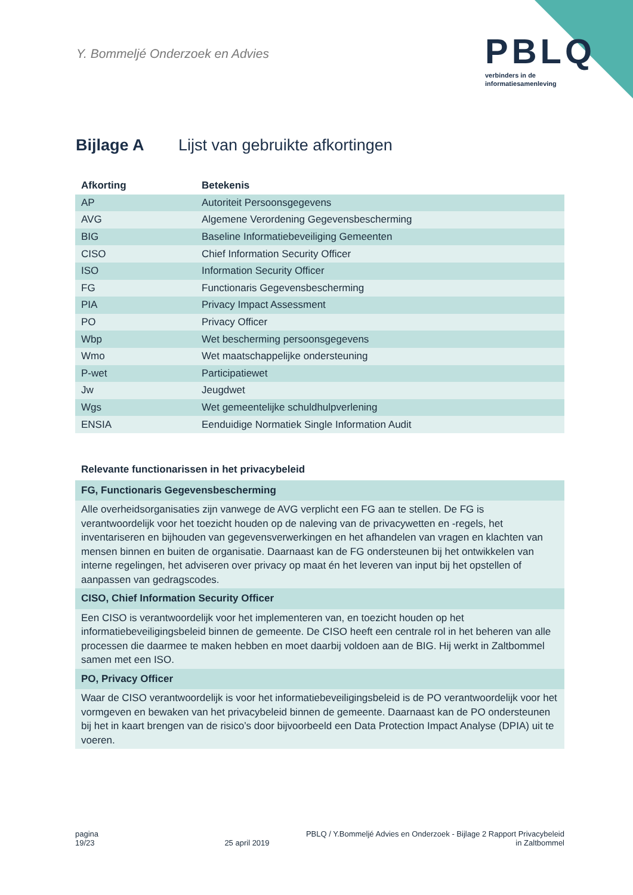Y. Bommeljé Onderzoek en Advies
PBLQ
verbinders in de
informatiesamenleving
Bijlage A Lijst van gebruikte afkortingen
| Afkorting | Betekenis |
| --- | --- |
| AP | Autoriteit Persoonsgegevens |
| AVG | Algemene Verordening Gegevensbescherming |
| BIG | Baseline Informatiebeveiliging Gemeenten |
| CISO | Chief Information Security Officer |
| ISO | Information Security Officer |
| FG | Functionaris Gegevensbescherming |
| PIA | Privacy Impact Assessment |
| PO | Privacy Officer |
| Wbp | Wet bescherming persoonsgegevens |
| Wmo | Wet maatschappelijke ondersteuning |
| P-wet | Participatiewet |
| Jw | Jeugdwet |
| Wgs | Wet gemeentelijke schuldhulpverlening |
| ENSIA | Eenduidige Normatiek Single Information Audit |
| Relevante functionarissen in het privacybeleid |
| --- |
| FG, Functionaris Gegevensbescherming |
| Alle overheidsorganisaties zijn vanwege de AVG verplicht een FG aan te stellen. De FG is verantwoordelijk voor het toezicht houden op de naleving van de privacywetten en -regels, het inventariseren en bijhouden van gegevensverwerkingen en het afhandelen van vragen en klachten van mensen binnen en buiten de organisatie. Daarnaast kan de FG ondersteunen bij het ontwikkelen van interne regelingen, het adviseren over privacy op maat én het leveren van input bij het opstellen of aanpassen van gedragscodes. |
| CISO, Chief Information Security Officer |
| Een CISO is verantwoordelijk voor het implementeren van, en toezicht houden op het informatiebeveiligingsbeleid binnen de gemeente. De CISO heeft een centrale rol in het beheren van alle processen die daarmee te maken hebben en moet daarbij voldoen aan de BIG. Hij werkt in Zaltbommel samen met een ISO. |
| PO, Privacy Officer |
| Waar de CISO verantwoordelijk is voor het informatiebeveiligingsbeleid is de PO verantwoordelijk voor het vormgeven en bewaken van het privacybeleid binnen de gemeente. Daarnaast kan de PO ondersteunen bij het in kaart brengen van de risico’s door bijvoorbeeld een Data Protection Impact Analyse (DPIA) uit te voeren. |
pagina
19/23
25 april 2019 PBLQ / Y.Bommeljé Advies en Onderzoek - Bijlage 2 Rapport Privacybeleid
in Zaltbommel